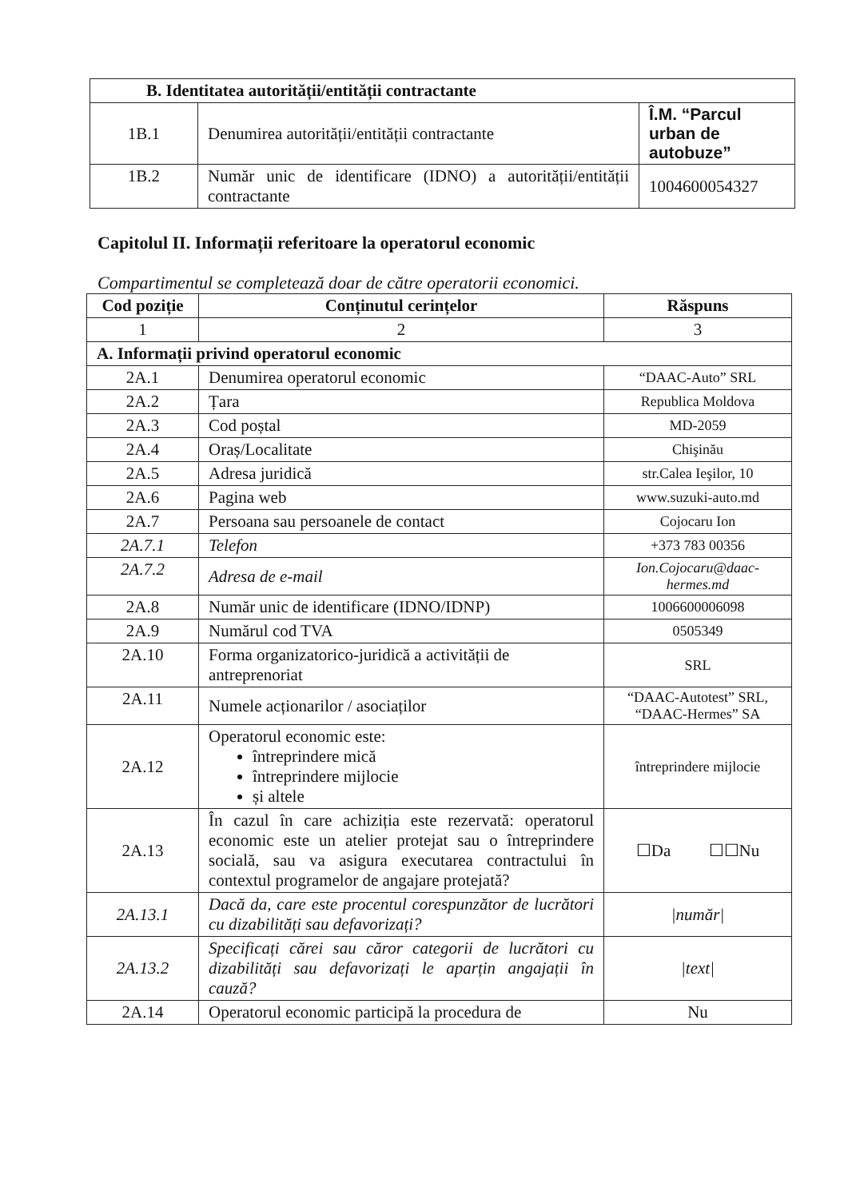| B. Identitatea autorității/entității contractante | | |
| --- | --- | --- |
| 1B.1 | Denumirea autorității/entității contractante | Î.M. “Parcul urban de autobuze” |
| 1B.2 | Număr unic de identificare (IDNO) a autorității/entității contractante | 1004600054327 |
Capitolul II. Informații referitoare la operatorul economic
Compartimentul se completează doar de către operatorii economici.
| Cod poziție | Conținutul cerințelor | Răspuns |
| --- | --- | --- |
| 1 | 2 | 3 |
| A. Informații privind operatorul economic | | |
| 2A.1 | Denumirea operatorul economic | “DAAC-Auto” SRL |
| 2A.2 | Țara | Republica Moldova |
| 2A.3 | Cod poștal | MD-2059 |
| 2A.4 | Oraș/Localitate | Chişinău |
| 2A.5 | Adresa juridică | str.Calea Ieşilor, 10 |
| 2A.6 | Pagina web | www.suzuki-auto.md |
| 2A.7 | Persoana sau persoanele de contact | Cojocaru Ion |
| 2A.7.1 | Telefon | +373 783 00356 |
| 2A.7.2 | Adresa de e-mail | Ion.Cojocaru@daac-hermes.md |
| 2A.8 | Număr unic de identificare (IDNO/IDNP) | 1006600006098 |
| 2A.9 | Numărul cod TVA | 0505349 |
| 2A.10 | Forma organizatorico-juridică a activității de antreprenoriat | SRL |
| 2A.11 | Numele acționarilor / asociaților | “DAAC-Autotest” SRL, “DAAC-Hermes” SA |
| 2A.12 | Operatorul economic este: întreprindere mică întreprindere mijlocie și altele | întreprindere mijlocie |
| 2A.13 | În cazul în care achiziția este rezervată: operatorul economic este un atelier protejat sau o întreprindere socială, sau va asigura executarea contractului în contextul programelor de angajare protejată? | ☐Da ☐☐Nu |
| 2A.13.1 | Dacă da, care este procentul corespunzător de lucrători cu dizabilități sau defavorizați? | /număr/ |
| 2A.13.2 | Specificați cărei sau căror categorii de lucrători cu dizabilități sau defavorizați le aparțin angajații în cauză? | /text/ |
| 2A.14 | Operatorul economic participă la procedura de | Nu |